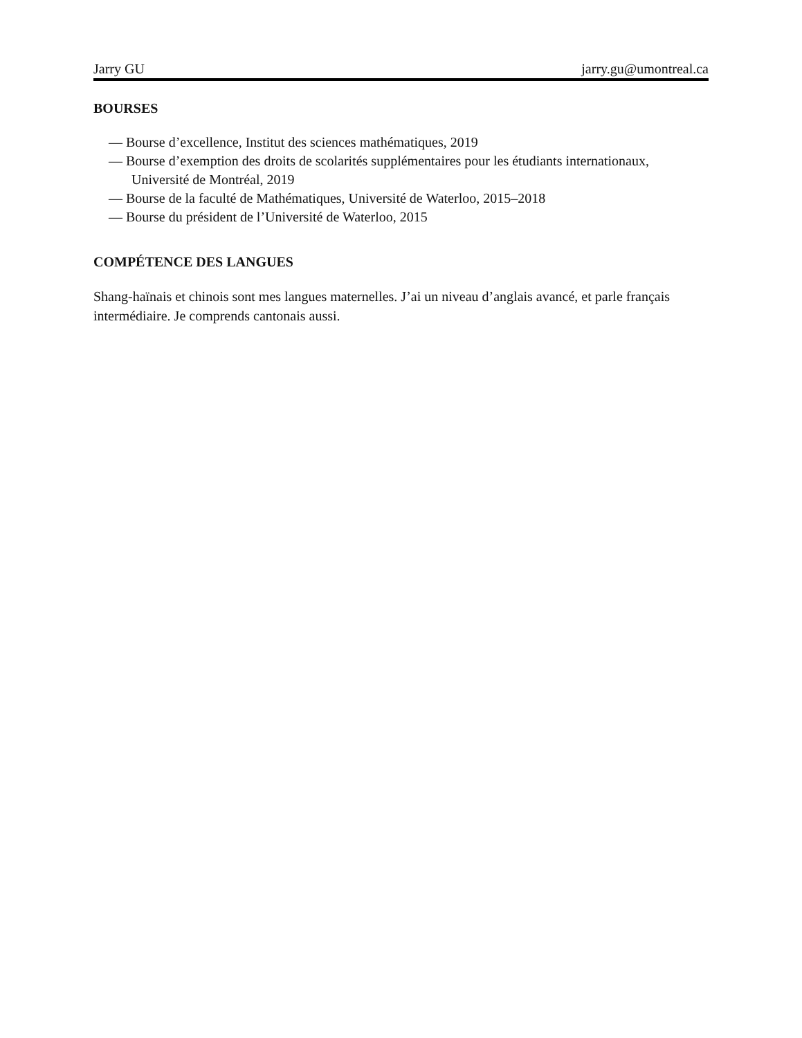Jarry GU jarry.gu@umontreal.ca
BOURSES
— Bourse d’excellence, Institut des sciences mathématiques, 2019
— Bourse d’exemption des droits de scolarités supplémentaires pour les étudiants internationaux, Université de Montréal, 2019
— Bourse de la faculté de Mathématiques, Université de Waterloo, 2015–2018
— Bourse du président de l’Université de Waterloo, 2015
COMPÉTENCE DES LANGUES
Shang-haïnais et chinois sont mes langues maternelles. J’ai un niveau d’anglais avancé, et parle français intermédiaire. Je comprends cantonais aussi.